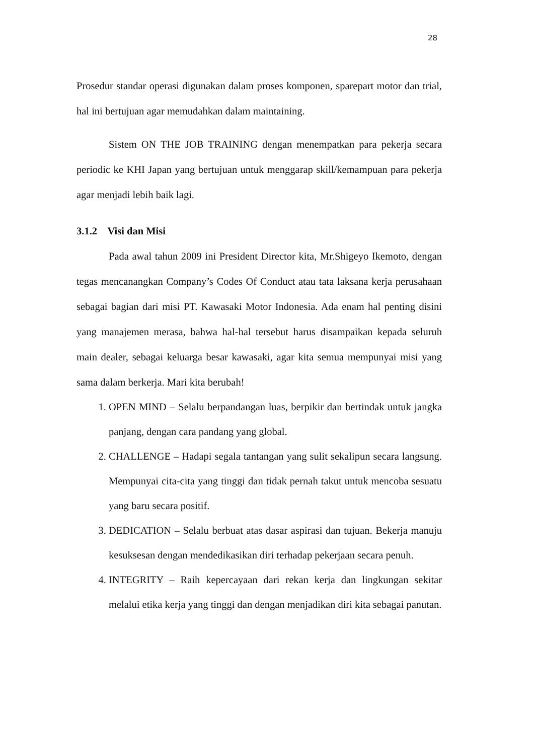28
Prosedur standar operasi digunakan dalam proses komponen, sparepart motor dan trial, hal ini bertujuan agar memudahkan dalam maintaining.
Sistem ON THE JOB TRAINING dengan menempatkan para pekerja secara periodic ke KHI Japan yang bertujuan untuk menggarap skill/kemampuan para pekerja agar menjadi lebih baik lagi.
3.1.2 Visi dan Misi
Pada awal tahun 2009 ini President Director kita, Mr.Shigeyo Ikemoto, dengan tegas mencanangkan Company’s Codes Of Conduct atau tata laksana kerja perusahaan sebagai bagian dari misi PT. Kawasaki Motor Indonesia. Ada enam hal penting disini yang manajemen merasa, bahwa hal-hal tersebut harus disampaikan kepada seluruh main dealer, sebagai keluarga besar kawasaki, agar kita semua mempunyai misi yang sama dalam berkerja. Mari kita berubah!
1. OPEN MIND – Selalu berpandangan luas, berpikir dan bertindak untuk jangka panjang, dengan cara pandang yang global.
2. CHALLENGE – Hadapi segala tantangan yang sulit sekalipun secara langsung. Mempunyai cita-cita yang tinggi dan tidak pernah takut untuk mencoba sesuatu yang baru secara positif.
3. DEDICATION – Selalu berbuat atas dasar aspirasi dan tujuan. Bekerja manuju kesuksesan dengan mendedikasikan diri terhadap pekerjaan secara penuh.
4. INTEGRITY – Raih kepercayaan dari rekan kerja dan lingkungan sekitar melalui etika kerja yang tinggi dan dengan menjadikan diri kita sebagai panutan.